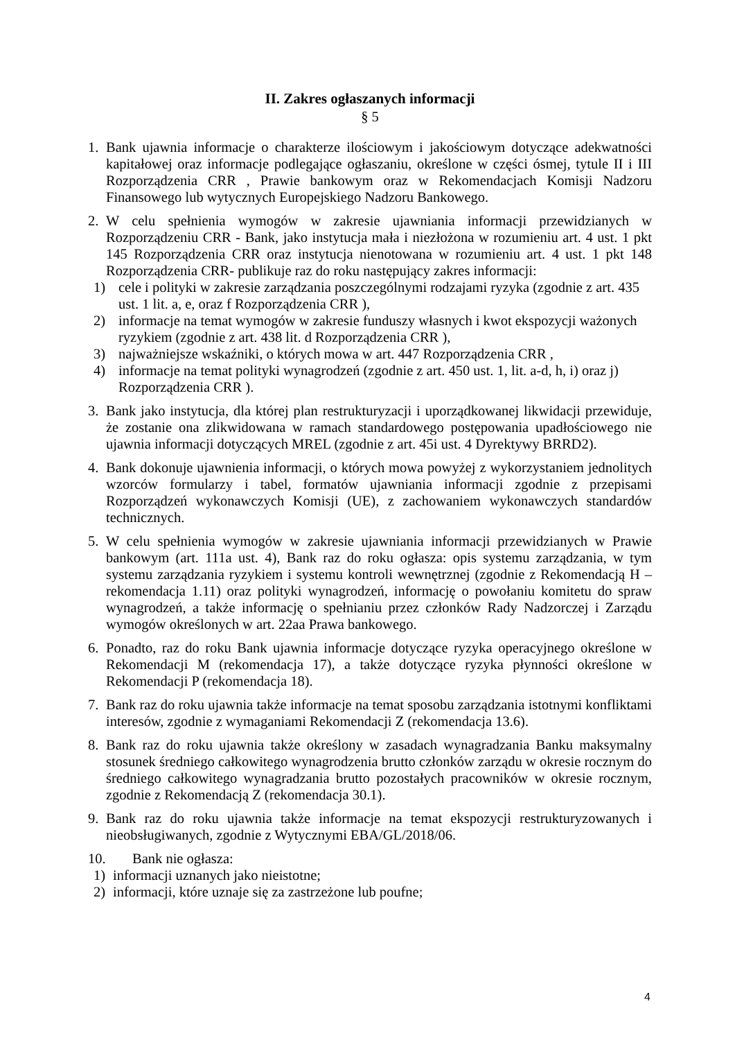II. Zakres ogłaszanych informacji
§ 5
1. Bank ujawnia informacje o charakterze ilościowym i jakościowym dotyczące adekwatności kapitałowej oraz informacje podlegające ogłaszaniu, określone w części ósmej, tytule II i III Rozporządzenia CRR , Prawie bankowym oraz w Rekomendacjach Komisji Nadzoru Finansowego lub wytycznych Europejskiego Nadzoru Bankowego.
2. W celu spełnienia wymogów w zakresie ujawniania informacji przewidzianych w Rozporządzeniu CRR - Bank, jako instytucja mała i niezłożona w rozumieniu art. 4 ust. 1 pkt 145 Rozporządzenia CRR oraz instytucja nienotowana w rozumieniu art. 4 ust. 1 pkt 148 Rozporządzenia CRR- publikuje raz do roku następujący zakres informacji:
1) cele i polityki w zakresie zarządzania poszczególnymi rodzajami ryzyka (zgodnie z art. 435 ust. 1 lit. a, e, oraz f Rozporządzenia CRR ),
2) informacje na temat wymogów w zakresie funduszy własnych i kwot ekspozycji ważonych ryzykiem (zgodnie z art. 438 lit. d Rozporządzenia CRR ),
3) najważniejsze wskaźniki, o których mowa w art. 447 Rozporządzenia CRR ,
4) informacje na temat polityki wynagrodzeń (zgodnie z art. 450 ust. 1, lit. a-d, h, i) oraz j) Rozporządzenia CRR ).
3. Bank jako instytucja, dla której plan restrukturyzacji i uporządkowanej likwidacji przewiduje, że zostanie ona zlikwidowana w ramach standardowego postępowania upadłościowego nie ujawnia informacji dotyczących MREL (zgodnie z art. 45i ust. 4 Dyrektywy BRRD2).
4. Bank dokonuje ujawnienia informacji, o których mowa powyżej z wykorzystaniem jednolitych wzorców formularzy i tabel, formatów ujawniania informacji zgodnie z przepisami Rozporządzeń wykonawczych Komisji (UE), z zachowaniem wykonawczych standardów technicznych.
5. W celu spełnienia wymogów w zakresie ujawniania informacji przewidzianych w Prawie bankowym (art. 111a ust. 4), Bank raz do roku ogłasza: opis systemu zarządzania, w tym systemu zarządzania ryzykiem i systemu kontroli wewnętrznej (zgodnie z Rekomendacją H – rekomendacja 1.11) oraz polityki wynagrodzeń, informację o powołaniu komitetu do spraw wynagrodzeń, a także informację o spełnianiu przez członków Rady Nadzorczej i Zarządu wymogów określonych w art. 22aa Prawa bankowego.
6. Ponadto, raz do roku Bank ujawnia informacje dotyczące ryzyka operacyjnego określone w Rekomendacji M (rekomendacja 17), a także dotyczące ryzyka płynności określone w Rekomendacji P (rekomendacja 18).
7. Bank raz do roku ujawnia także informacje na temat sposobu zarządzania istotnymi konfliktami interesów, zgodnie z wymaganiami Rekomendacji Z (rekomendacja 13.6).
8. Bank raz do roku ujawnia także określony w zasadach wynagradzania Banku maksymalny stosunek średniego całkowitego wynagrodzenia brutto członków zarządu w okresie rocznym do średniego całkowitego wynagradzania brutto pozostałych pracowników w okresie rocznym, zgodnie z Rekomendacją Z (rekomendacja 30.1).
9. Bank raz do roku ujawnia także informacje na temat ekspozycji restrukturyzowanych i nieobsługiwanych, zgodnie z Wytycznymi EBA/GL/2018/06.
10. Bank nie ogłasza:
1) informacji uznanych jako nieistotne;
2) informacji, które uznaje się za zastrzeżone lub poufne;
4